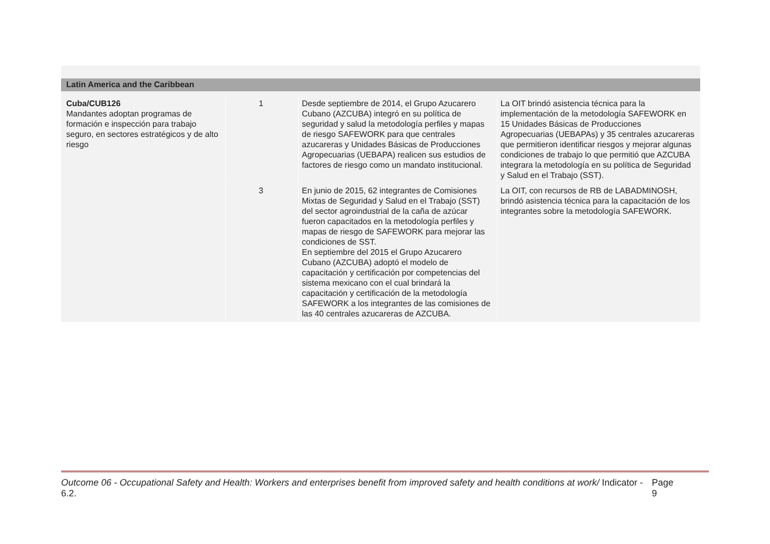Latin America and the Caribbean
| Cuba/CUB126 Mandantes adoptan programas de formación e inspección para trabajo seguro, en sectores estratégicos y de alto riesgo | 1 | Desde septiembre de 2014, el Grupo Azucarero Cubano (AZCUBA) integró en su política de seguridad y salud la metodología perfiles y mapas de riesgo SAFEWORK para que centrales azucareras y Unidades Básicas de Producciones Agropecuarias (UEBAPA) realicen sus estudios de factores de riesgo como un mandato institucional. | La OIT brindó asistencia técnica para la implementación de la metodología SAFEWORK en 15 Unidades Básicas de Producciones Agropecuarias (UEBAPAs) y 35 centrales azucareras que permitieron identificar riesgos y mejorar algunas condiciones de trabajo lo que permitió que AZCUBA integrara la metodología en su política de Seguridad y Salud en el Trabajo (SST). |
| | 3 | En junio de 2015, 62 integrantes de Comisiones Mixtas de Seguridad y Salud en el Trabajo (SST) del sector agroindustrial de la caña de azúcar fueron capacitados en la metodología perfiles y mapas de riesgo de SAFEWORK para mejorar las condiciones de SST. En septiembre del 2015 el Grupo Azucarero Cubano (AZCUBA) adoptó el modelo de capacitación y certificación por competencias del sistema mexicano con el cual brindará la capacitación y certificación de la metodología SAFEWORK a los integrantes de las comisiones de las 40 centrales azucareras de AZCUBA. | La OIT, con recursos de RB de LABADMINOSH, brindó asistencia técnica para la capacitación de los integrantes sobre la metodología SAFEWORK. |
Outcome 06 - Occupational Safety and Health: Workers and enterprises benefit from improved safety and health conditions at work/ Indicator - 6.2. Page 9